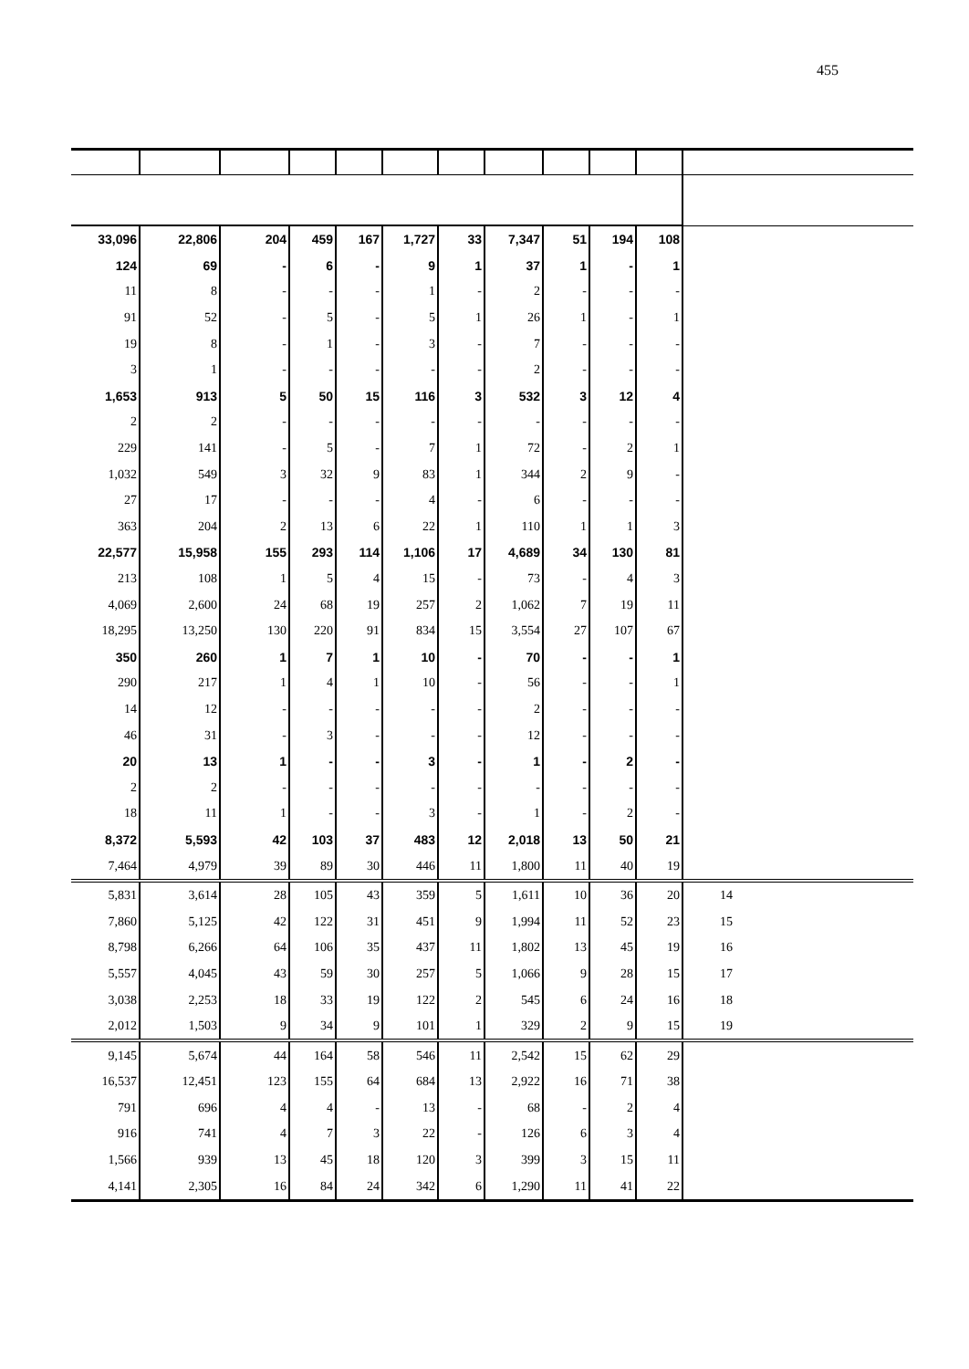455
| 33,096 | 22,806 | 204 | 459 | 167 | 1,727 | 33 | 7,347 | 51 | 194 | 108 | |
| 124 | 69 | - | 6 | - | 9 | 1 | 37 | 1 | - | 1 | |
| 11 | 8 | - | - | - | 1 | - | 2 | - | - | - | |
| 91 | 52 | - | 5 | - | 5 | 1 | 26 | 1 | - | 1 | |
| 19 | 8 | - | 1 | - | 3 | - | 7 | - | - | - | |
| 3 | 1 | - | - | - | - | - | 2 | - | - | - | |
| 1,653 | 913 | 5 | 50 | 15 | 116 | 3 | 532 | 3 | 12 | 4 | |
| 2 | 2 | - | - | - | - | - | - | - | - | - | |
| 229 | 141 | - | 5 | - | 7 | 1 | 72 | - | 2 | 1 | |
| 1,032 | 549 | 3 | 32 | 9 | 83 | 1 | 344 | 2 | 9 | - | |
| 27 | 17 | - | - | - | 4 | - | 6 | - | - | - | |
| 363 | 204 | 2 | 13 | 6 | 22 | 1 | 110 | 1 | 1 | 3 | |
| 22,577 | 15,958 | 155 | 293 | 114 | 1,106 | 17 | 4,689 | 34 | 130 | 81 | |
| 213 | 108 | 1 | 5 | 4 | 15 | - | 73 | - | 4 | 3 | |
| 4,069 | 2,600 | 24 | 68 | 19 | 257 | 2 | 1,062 | 7 | 19 | 11 | |
| 18,295 | 13,250 | 130 | 220 | 91 | 834 | 15 | 3,554 | 27 | 107 | 67 | |
| 350 | 260 | 1 | 7 | 1 | 10 | - | 70 | - | - | 1 | |
| 290 | 217 | 1 | 4 | 1 | 10 | - | 56 | - | - | 1 | |
| 14 | 12 | - | - | - | - | - | 2 | - | - | - | |
| 46 | 31 | - | 3 | - | - | - | 12 | - | - | - | |
| 20 | 13 | 1 | - | - | 3 | - | 1 | - | 2 | - | |
| 2 | 2 | - | - | - | - | - | - | - | - | - | |
| 18 | 11 | 1 | - | - | 3 | - | 1 | - | 2 | - | |
| 8,372 | 5,593 | 42 | 103 | 37 | 483 | 12 | 2,018 | 13 | 50 | 21 | |
| 7,464 | 4,979 | 39 | 89 | 30 | 446 | 11 | 1,800 | 11 | 40 | 19 | |
| 5,831 | 3,614 | 28 | 105 | 43 | 359 | 5 | 1,611 | 10 | 36 | 20 | 14 |
| 7,860 | 5,125 | 42 | 122 | 31 | 451 | 9 | 1,994 | 11 | 52 | 23 | 15 |
| 8,798 | 6,266 | 64 | 106 | 35 | 437 | 11 | 1,802 | 13 | 45 | 19 | 16 |
| 5,557 | 4,045 | 43 | 59 | 30 | 257 | 5 | 1,066 | 9 | 28 | 15 | 17 |
| 3,038 | 2,253 | 18 | 33 | 19 | 122 | 2 | 545 | 6 | 24 | 16 | 18 |
| 2,012 | 1,503 | 9 | 34 | 9 | 101 | 1 | 329 | 2 | 9 | 15 | 19 |
| 9,145 | 5,674 | 44 | 164 | 58 | 546 | 11 | 2,542 | 15 | 62 | 29 | |
| 16,537 | 12,451 | 123 | 155 | 64 | 684 | 13 | 2,922 | 16 | 71 | 38 | |
| 791 | 696 | 4 | 4 | - | 13 | - | 68 | - | 2 | 4 | |
| 916 | 741 | 4 | 7 | 3 | 22 | - | 126 | 6 | 3 | 4 | |
| 1,566 | 939 | 13 | 45 | 18 | 120 | 3 | 399 | 3 | 15 | 11 | |
| 4,141 | 2,305 | 16 | 84 | 24 | 342 | 6 | 1,290 | 11 | 41 | 22 | |